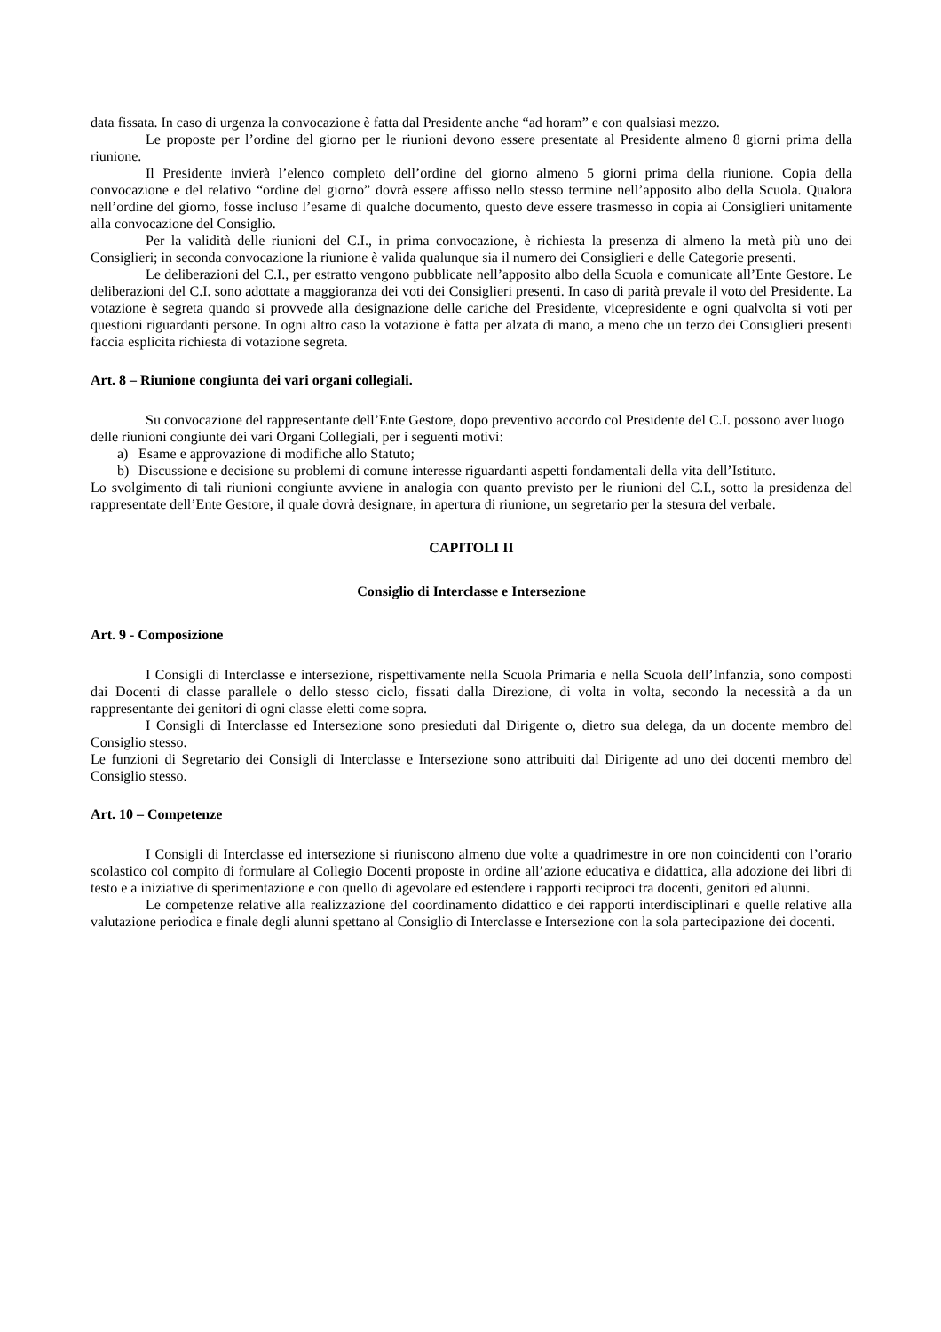data fissata. In caso di urgenza la convocazione è fatta dal Presidente anche “ad horam” e con qualsiasi mezzo.
Le proposte per l’ordine del giorno per le riunioni devono essere presentate al Presidente almeno 8 giorni prima della riunione.
Il Presidente invierà l’elenco completo dell’ordine del giorno almeno 5 giorni prima della riunione. Copia della convocazione e del relativo “ordine del giorno” dovrà essere affisso nello stesso termine nell’apposito albo della Scuola. Qualora nell’ordine del giorno, fosse incluso l’esame di qualche documento, questo deve essere trasmesso in copia ai Consiglieri unitamente alla convocazione del Consiglio.
Per la validità delle riunioni del C.I., in prima convocazione, è richiesta la presenza di almeno la metà più uno dei Consiglieri; in seconda convocazione la riunione è valida qualunque sia il numero dei Consiglieri e delle Categorie presenti.
Le deliberazioni del C.I., per estratto vengono pubblicate nell’apposito albo della Scuola e comunicate all’Ente Gestore. Le deliberazioni del C.I. sono adottate a maggioranza dei voti dei Consiglieri presenti. In caso di parità prevale il voto del Presidente. La votazione è segreta quando si provvede alla designazione delle cariche del Presidente, vicepresidente e ogni qualvolta si voti per questioni riguardanti persone. In ogni altro caso la votazione è fatta per alzata di mano, a meno che un terzo dei Consiglieri presenti faccia esplicita richiesta di votazione segreta.
Art. 8 – Riunione congiunta dei vari organi collegiali.
Su convocazione del rappresentante dell’Ente Gestore, dopo preventivo accordo col Presidente del C.I. possono aver luogo delle riunioni congiunte dei vari Organi Collegiali, per i seguenti motivi:
a) Esame e approvazione di modifiche allo Statuto;
b) Discussione e decisione su problemi di comune interesse riguardanti aspetti fondamentali della vita dell’Istituto.
Lo svolgimento di tali riunioni congiunte avviene in analogia con quanto previsto per le riunioni del C.I., sotto la presidenza del rappresentate dell’Ente Gestore, il quale dovrà designare, in apertura di riunione, un segretario per la stesura del verbale.
CAPITOLI II
Consiglio di Interclasse e Intersezione
Art. 9 - Composizione
I Consigli di Interclasse e intersezione, rispettivamente nella Scuola Primaria e nella Scuola dell’Infanzia, sono composti dai Docenti di classe parallele o dello stesso ciclo, fissati dalla Direzione, di volta in volta, secondo la necessità a da un rappresentante dei genitori di ogni classe eletti come sopra.
I Consigli di Interclasse ed Intersezione sono presieduti dal Dirigente o, dietro sua delega, da un docente membro del Consiglio stesso.
Le funzioni di Segretario dei Consigli di Interclasse e Intersezione sono attribuiti dal Dirigente ad uno dei docenti membro del Consiglio stesso.
Art. 10 – Competenze
I Consigli di Interclasse ed intersezione si riuniscono almeno due volte a quadrimestre in ore non coincidenti con l’orario scolastico col compito di formulare al Collegio Docenti proposte in ordine all’azione educativa e didattica, alla adozione dei libri di testo e a iniziative di sperimentazione e con quello di agevolare ed estendere i rapporti reciproci tra docenti, genitori ed alunni.
Le competenze relative alla realizzazione del coordinamento didattico e dei rapporti interdisciplinari e quelle relative alla valutazione periodica e finale degli alunni spettano al Consiglio di Interclasse e Intersezione con la sola partecipazione dei docenti.